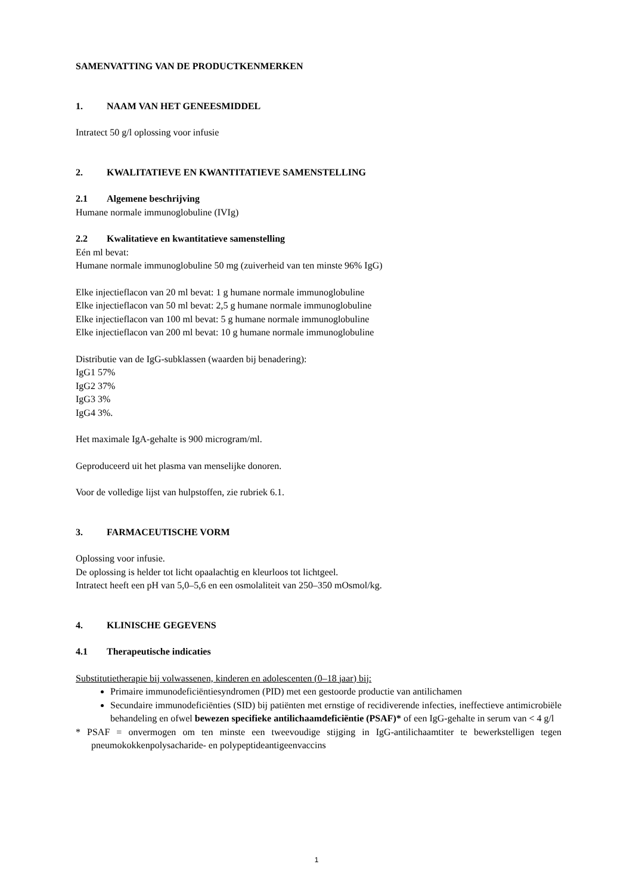SAMENVATTING VAN DE PRODUCTKENMERKEN
1. NAAM VAN HET GENEESMIDDEL
Intratect 50 g/l oplossing voor infusie
2. KWALITATIEVE EN KWANTITATIEVE SAMENSTELLING
2.1 Algemene beschrijving
Humane normale immunoglobuline (IVIg)
2.2 Kwalitatieve en kwantitatieve samenstelling
Eén ml bevat:
Humane normale immunoglobuline 50 mg (zuiverheid van ten minste 96% IgG)
Elke injectieflacon van 20 ml bevat: 1 g humane normale immunoglobuline
Elke injectieflacon van 50 ml bevat: 2,5 g humane normale immunoglobuline
Elke injectieflacon van 100 ml bevat: 5 g humane normale immunoglobuline
Elke injectieflacon van 200 ml bevat: 10 g humane normale immunoglobuline
Distributie van de IgG-subklassen (waarden bij benadering):
IgG1 57%
IgG2 37%
IgG3 3%
IgG4 3%.
Het maximale IgA-gehalte is 900 microgram/ml.
Geproduceerd uit het plasma van menselijke donoren.
Voor de volledige lijst van hulpstoffen, zie rubriek 6.1.
3. FARMACEUTISCHE VORM
Oplossing voor infusie.
De oplossing is helder tot licht opaalachtig en kleurloos tot lichtgeel.
Intratect heeft een pH van 5,0–5,6 en een osmolaliteit van 250–350 mOsmol/kg.
4. KLINISCHE GEGEVENS
4.1 Therapeutische indicaties
Substitutietherapie bij volwassenen, kinderen en adolescenten (0–18 jaar) bij:
Primaire immunodeficiëntiesyndromen (PID) met een gestoorde productie van antilichamen
Secundaire immunodeficiënties (SID) bij patiënten met ernstige of recidiverende infecties, ineffectieve antimicrobiële behandeling en ofwel bewezen specifieke antilichaamdeficiëntie (PSAF)* of een IgG-gehalte in serum van < 4 g/l
* PSAF = onvermogen om ten minste een tweevoudige stijging in IgG-antilichaamtiter te bewerkstelligen tegen pneumokokkenpolysacharide- en polypeptideantigeenvaccins
1